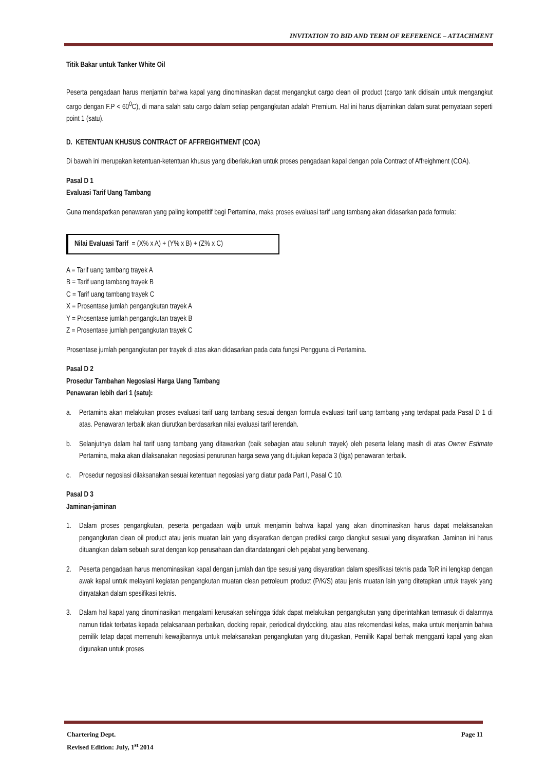INVITATION TO BID AND TERM OF REFERENCE – ATTACHMENT
Titik Bakar untuk Tanker White Oil
Peserta pengadaan harus menjamin bahwa kapal yang dinominasikan dapat mengangkut cargo clean oil product (cargo tank didisain untuk mengangkut cargo dengan F.P < 60<sup>0</sup>C), di mana salah satu cargo dalam setiap pengangkutan adalah Premium. Hal ini harus dijaminkan dalam surat pernyataan seperti point 1 (satu).
D. KETENTUAN KHUSUS CONTRACT OF AFFREIGHTMENT (COA)
Di bawah ini merupakan ketentuan-ketentuan khusus yang diberlakukan untuk proses pengadaan kapal dengan pola Contract of Affreighment (COA).
Pasal D 1
Evaluasi Tarif Uang Tambang
Guna mendapatkan penawaran yang paling kompetitif bagi Pertamina, maka proses evaluasi tarif uang tambang akan didasarkan pada formula:
Nilai Evaluasi Tarif = (X% x A) + (Y% x B) + (Z% x C)
A = Tarif uang tambang trayek A
B = Tarif uang tambang trayek B
C = Tarif uang tambang trayek C
X = Prosentase jumlah pengangkutan trayek A
Y = Prosentase jumlah pengangkutan trayek B
Z = Prosentase jumlah pengangkutan trayek C
Prosentase jumlah pengangkutan per trayek di atas akan didasarkan pada data fungsi Pengguna di Pertamina.
Pasal D 2
Prosedur Tambahan Negosiasi Harga Uang Tambang
Penawaran lebih dari 1 (satu):
a. Pertamina akan melakukan proses evaluasi tarif uang tambang sesuai dengan formula evaluasi tarif uang tambang yang terdapat pada Pasal D 1 di atas. Penawaran terbaik akan diurutkan berdasarkan nilai evaluasi tarif terendah.
b. Selanjutnya dalam hal tarif uang tambang yang ditawarkan (baik sebagian atau seluruh trayek) oleh peserta lelang masih di atas Owner Estimate Pertamina, maka akan dilaksanakan negosiasi penurunan harga sewa yang ditujukan kepada 3 (tiga) penawaran terbaik.
c. Prosedur negosiasi dilaksanakan sesuai ketentuan negosiasi yang diatur pada Part I, Pasal C 10.
Pasal D 3
Jaminan-jaminan
1. Dalam proses pengangkutan, peserta pengadaan wajib untuk menjamin bahwa kapal yang akan dinominasikan harus dapat melaksanakan pengangkutan clean oil product atau jenis muatan lain yang disyaratkan dengan prediksi cargo diangkut sesuai yang disyaratkan. Jaminan ini harus dituangkan dalam sebuah surat dengan kop perusahaan dan ditandatangani oleh pejabat yang berwenang.
2. Peserta pengadaan harus menominasikan kapal dengan jumlah dan tipe sesuai yang disyaratkan dalam spesifikasi teknis pada ToR ini lengkap dengan awak kapal untuk melayani kegiatan pengangkutan muatan clean petroleum product (P/K/S) atau jenis muatan lain yang ditetapkan untuk trayek yang dinyatakan dalam spesifikasi teknis.
3. Dalam hal kapal yang dinominasikan mengalami kerusakan sehingga tidak dapat melakukan pengangkutan yang diperintahkan termasuk di dalamnya namun tidak terbatas kepada pelaksanaan perbaikan, docking repair, periodical drydocking, atau atas rekomendasi kelas, maka untuk menjamin bahwa pemilik tetap dapat memenuhi kewajibannya untuk melaksanakan pengangkutan yang ditugaskan, Pemilik Kapal berhak mengganti kapal yang akan digunakan untuk proses
Chartering Dept. Page 11
Revised Edition: July, 1<sup>st</sup> 2014